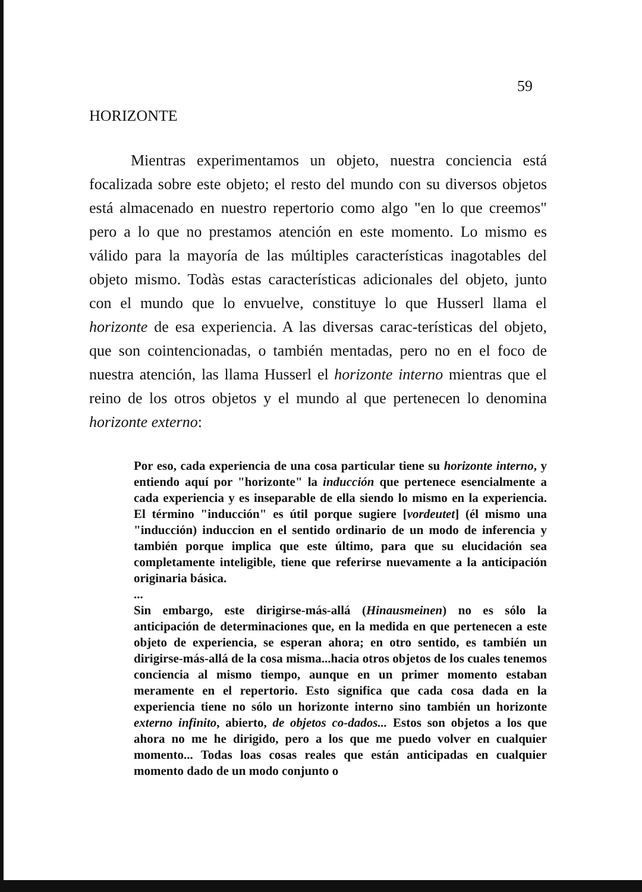59
HORIZONTE
Mientras experimentamos un objeto, nuestra conciencia está focalizada sobre este objeto; el resto del mundo con su diversos objetos está almacenado en nuestro repertorio como algo "en lo que creemos" pero a lo que no prestamos atención en este momento. Lo mismo es válido para la mayoría de las múltiples características inagotables del objeto mismo. Todàs estas características adicionales del objeto, junto con el mundo que lo envuelve, constituye lo que Husserl llama el horizonte de esa experiencia. A las diversas carac-terísticas del objeto, que son cointencionadas, o también mentadas, pero no en el foco de nuestra atención, las llama Husserl el horizonte interno mientras que el reino de los otros objetos y el mundo al que pertenecen lo denomina horizonte externo:
Por eso, cada experiencia de una cosa particular tiene su horizonte interno, y entiendo aquí por "horizonte" la inducción que pertenece esencialmente a cada experiencia y es inseparable de ella siendo lo mismo en la experiencia. El término "inducción" es útil porque sugiere [vordeutet] (él mismo una "inducción) induccion en el sentido ordinario de un modo de inferencia y también porque implica que este último, para que su elucidación sea completamente inteligible, tiene que referirse nuevamente a la anticipación originaria básica.
...
Sin embargo, este dirigirse-más-allá (Hinausmeinen) no es sólo la anticipación de determinaciones que, en la medida en que pertenecen a este objeto de experiencia, se esperan ahora; en otro sentido, es también un dirigirse-más-allá de la cosa misma...hacia otros objetos de los cuales tenemos conciencia al mismo tiempo, aunque en un primer momento estaban meramente en el repertorio. Esto significa que cada cosa dada en la experiencia tiene no sólo un horizonte interno sino también un horizonte externo infinito, abierto, de objetos co-dados... Estos son objetos a los que ahora no me he dirigido, pero a los que me puedo volver en cualquier momento... Todas loas cosas reales que están anticipadas en cualquier momento dado de un modo conjunto o